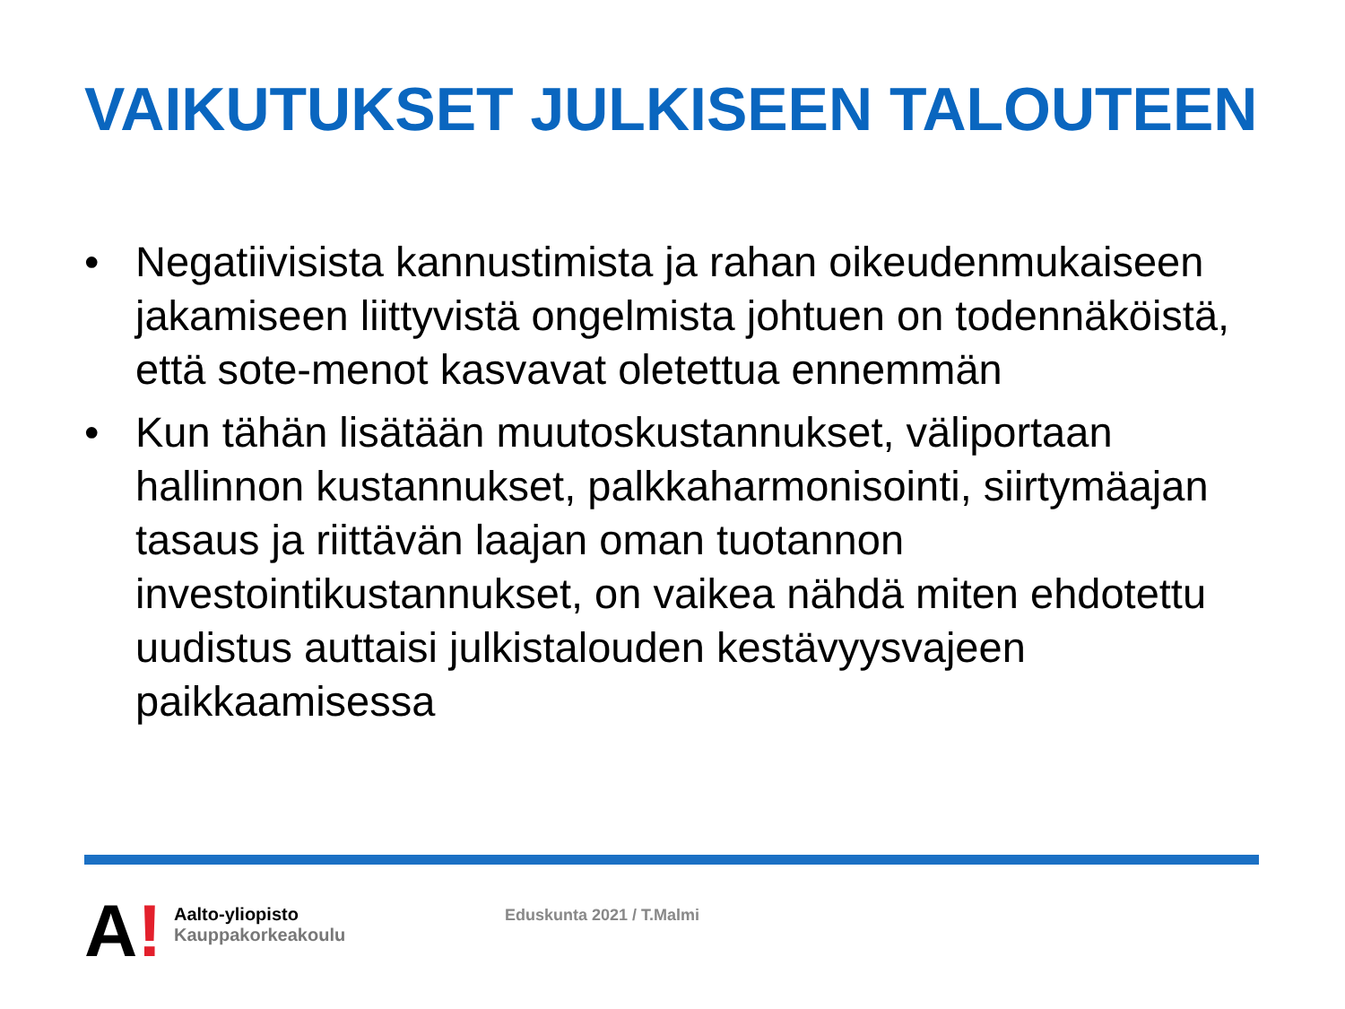VAIKUTUKSET JULKISEEN TALOUTEEN
• Negatiivisista kannustimista ja rahan oikeudenmukaiseen jakamiseen liittyvistä ongelmista johtuen on todennäköistä, että sote-menot kasvavat oletettua ennemmän
• Kun tähän lisätään muutoskustannukset, väliportaan hallinnon kustannukset, palkkaharmonisointi, siirtymäajan tasaus ja riittävän laajan oman tuotannon investointikustannukset, on vaikea nähdä miten ehdotettu uudistus auttaisi julkistalouden kestävyysvajeen paikkaamisessa
A!
Aalto-yliopisto
Kauppakorkeakoulu
Eduskunta 2021 / T.Malmi